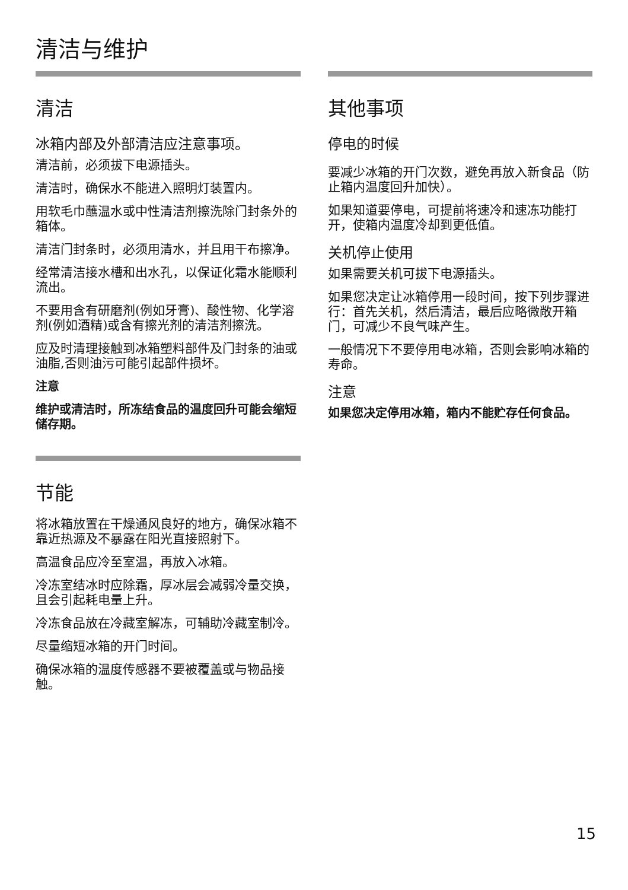清洁与维护
清洁
冰箱内部及外部清洁应注意事项。
清洁前，必须拔下电源插头。
清洁时，确保水不能进入照明灯装置内。
用软毛巾蘸温水或中性清洁剂擦洗除门封条外的箱体。
清洁门封条时，必须用清水，并且用干布擦净。
经常清洁接水槽和出水孔，以保证化霜水能顺利流出。
不要用含有研磨剂(例如牙膏)、酸性物、化学溶剂(例如酒精)或含有擦光剂的清洁剂擦洗。
应及时清理接触到冰箱塑料部件及门封条的油或油脂,否则油污可能引起部件损坏。
注意
维护或清洁时，所冻结食品的温度回升可能会缩短储存期。
节能
将冰箱放置在干燥通风良好的地方，确保冰箱不靠近热源及不暴露在阳光直接照射下。
高温食品应冷至室温，再放入冰箱。
冷冻室结冰时应除霜，厚冰层会减弱冷量交换，且会引起耗电量上升。
冷冻食品放在冷藏室解冻，可辅助冷藏室制冷。
尽量缩短冰箱的开门时间。
确保冰箱的温度传感器不要被覆盖或与物品接触。
其他事项
停电的时候
要减少冰箱的开门次数，避免再放入新食品（防止箱内温度回升加快）。
如果知道要停电，可提前将速冷和速冻功能打开，使箱内温度冷却到更低值。
关机停止使用
如果需要关机可拔下电源插头。
如果您决定让冰箱停用一段时间，按下列步骤进行：首先关机，然后清洁，最后应略微敞开箱门，可减少不良气味产生。
一般情况下不要停用电冰箱，否则会影响冰箱的寿命。
注意
如果您决定停用冰箱，箱内不能贮存任何食品。
15